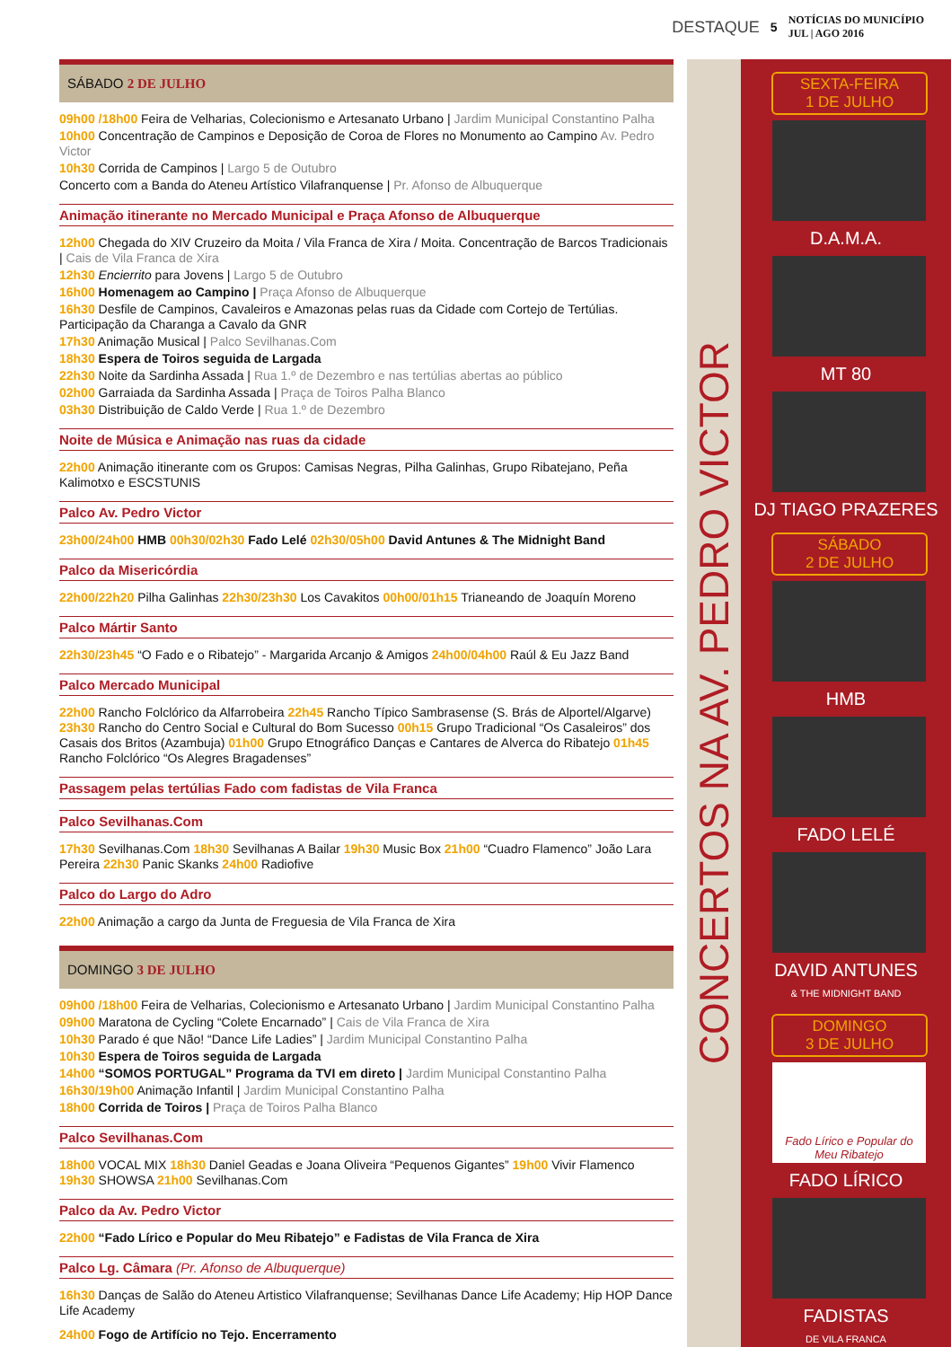DESTAQUE 5 NOTÍCIAS DO MUNICÍPIO
JUL | AGO 2016
SÁBADO 2 DE JULHO
09h00 /18h00 Feira de Velharias, Colecionismo e Artesanato Urbano | Jardim Municipal Constantino Palha
10h00 Concentração de Campinos e Deposição de Coroa de Flores no Monumento ao Campino Av. Pedro Victor
10h30 Corrida de Campinos | Largo 5 de Outubro
Concerto com a Banda do Ateneu Artístico Vilafranquense | Pr. Afonso de Albuquerque
Animação itinerante no Mercado Municipal e Praça Afonso de Albuquerque
12h00 Chegada do XIV Cruzeiro da Moita / Vila Franca de Xira / Moita. Concentração de Barcos Tradicionais | Cais de Vila Franca de Xira
12h30 Encierrito para Jovens | Largo 5 de Outubro
16h00 Homenagem ao Campino | Praça Afonso de Albuquerque
16h30 Desfile de Campinos, Cavaleiros e Amazonas pelas ruas da Cidade com Cortejo de Tertúlias. Participação da Charanga a Cavalo da GNR
17h30 Animação Musical | Palco Sevilhanas.Com
18h30 Espera de Toiros seguida de Largada
22h30 Noite da Sardinha Assada | Rua 1.º de Dezembro e nas tertúlias abertas ao público
02h00 Garraiada da Sardinha Assada | Praça de Toiros Palha Blanco
03h30 Distribuição de Caldo Verde | Rua 1.º de Dezembro
Noite de Música e Animação nas ruas da cidade
22h00 Animação itinerante com os Grupos: Camisas Negras, Pilha Galinhas, Grupo Ribatejano, Peña Kalimotxo e ESCSTUNIS
Palco Av. Pedro Victor
23h00/24h00 HMB 00h30/02h30 Fado Lelé 02h30/05h00 David Antunes & The Midnight Band
Palco da Misericórdia
22h00/22h20 Pilha Galinhas 22h30/23h30 Los Cavakitos 00h00/01h15 Trianeando de Joaquín Moreno
Palco Mártir Santo
22h30/23h45 “O Fado e o Ribatejo” - Margarida Arcanjo & Amigos 24h00/04h00 Raúl & Eu Jazz Band
Palco Mercado Municipal
22h00 Rancho Folclórico da Alfarrobeira 22h45 Rancho Típico Sambrasense (S. Brás de Alportel/Algarve) 23h30 Rancho do Centro Social e Cultural do Bom Sucesso 00h15 Grupo Tradicional “Os Casaleiros” dos Casais dos Britos (Azambuja) 01h00 Grupo Etnográfico Danças e Cantares de Alverca do Ribatejo 01h45 Rancho Folclórico “Os Alegres Bragadenses”
Passagem pelas tertúlias Fado com fadistas de Vila Franca
Palco Sevilhanas.Com
17h30 Sevilhanas.Com 18h30 Sevilhanas A Bailar 19h30 Music Box 21h00 “Cuadro Flamenco” João Lara Pereira 22h30 Panic Skanks 24h00 Radiofive
Palco do Largo do Adro
22h00 Animação a cargo da Junta de Freguesia de Vila Franca de Xira
DOMINGO 3 DE JULHO
09h00 /18h00 Feira de Velharias, Colecionismo e Artesanato Urbano | Jardim Municipal Constantino Palha
09h00 Maratona de Cycling “Colete Encarnado” | Cais de Vila Franca de Xira
10h30 Parado é que Não! “Dance Life Ladies” | Jardim Municipal Constantino Palha
10h30 Espera de Toiros seguida de Largada
14h00 “SOMOS PORTUGAL” Programa da TVI em direto | Jardim Municipal Constantino Palha
16h30/19h00 Animação Infantil | Jardim Municipal Constantino Palha
18h00 Corrida de Toiros | Praça de Toiros Palha Blanco
Palco Sevilhanas.Com
18h00 VOCAL MIX 18h30 Daniel Geadas e Joana Oliveira “Pequenos Gigantes” 19h00 Vivir Flamenco 19h30 SHOWSA 21h00 Sevilhanas.Com
Palco da Av. Pedro Victor
22h00 “Fado Lírico e Popular do Meu Ribatejo” e Fadistas de Vila Franca de Xira
Palco Lg. Câmara (Pr. Afonso de Albuquerque)
16h30 Danças de Salão do Ateneu Artistico Vilafranquense; Sevilhanas Dance Life Academy; Hip HOP Dance Life Academy
24h00 Fogo de Artifício no Tejo. Encerramento
CONCERTOS NA AV. PEDRO VICTOR
SEXTA-FEIRA
1 DE JULHO
D.A.M.A.
MT 80
DJ TIAGO PRAZERES
SÁBADO
2 DE JULHO
HMB
FADO LELÉ
DAVID ANTUNES
& THE MIDNIGHT BAND
DOMINGO
3 DE JULHO
Fado Lírico e Popular do Meu Ribatejo
FADO LÍRICO
FADISTAS
DE VILA FRANCA